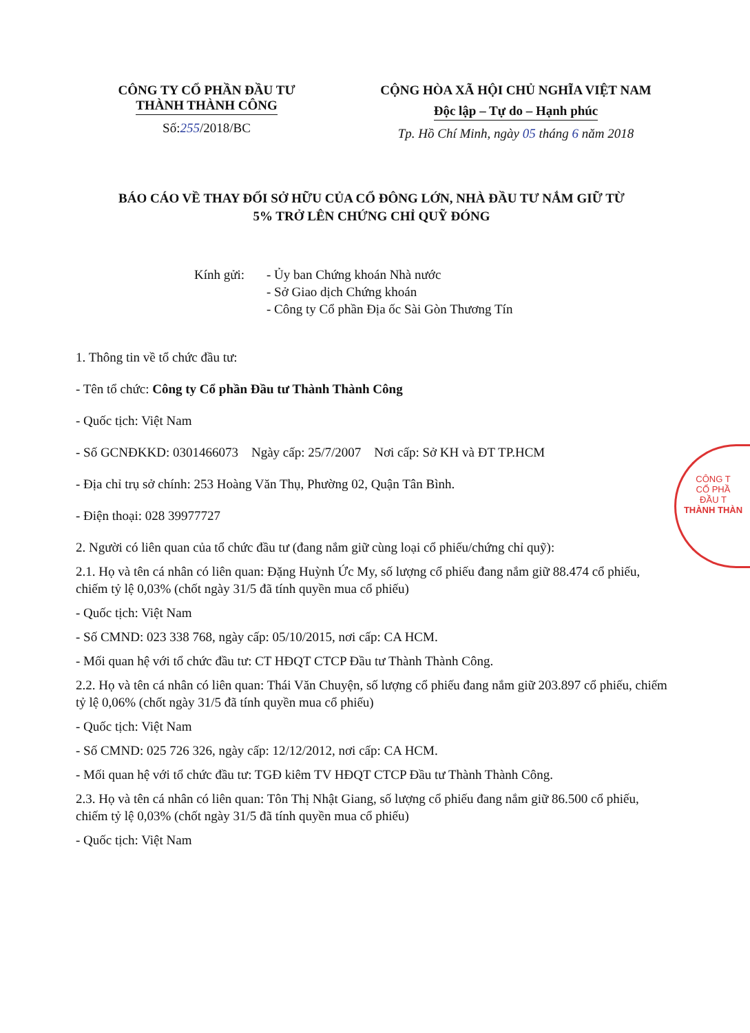CÔNG TY CỔ PHẦN ĐẦU TƯ
THÀNH THÀNH CÔNG
Số:255/2018/BC
CỘNG HÒA XÃ HỘI CHỦ NGHĨA VIỆT NAM
Độc lập – Tự do – Hạnh phúc
Tp. Hồ Chí Minh, ngày 05 tháng 6 năm 2018
BÁO CÁO VỀ THAY ĐỔI SỞ HỮU CỦA CỔ ĐÔNG LỚN, NHÀ ĐẦU TƯ NẮM GIỮ TỪ
5% TRỞ LÊN CHỨNG CHỈ QUỸ ĐÓNG
Kính gửi: - Ủy ban Chứng khoán Nhà nước
- Sở Giao dịch Chứng khoán
- Công ty Cổ phần Địa ốc Sài Gòn Thương Tín
1. Thông tin về tổ chức đầu tư:
- Tên tổ chức: Công ty Cổ phần Đầu tư Thành Thành Công
- Quốc tịch: Việt Nam
- Số GCNĐKKD: 0301466073 Ngày cấp: 25/7/2007 Nơi cấp: Sở KH và ĐT TP.HCM
- Địa chỉ trụ sở chính: 253 Hoàng Văn Thụ, Phường 02, Quận Tân Bình.
- Điện thoại: 028 39977727
2. Người có liên quan của tổ chức đầu tư (đang nắm giữ cùng loại cổ phiếu/chứng chỉ quỹ):
2.1. Họ và tên cá nhân có liên quan: Đặng Huỳnh Ức My, số lượng cổ phiếu đang nắm giữ 88.474 cổ phiếu, chiếm tỷ lệ 0,03% (chốt ngày 31/5 đã tính quyền mua cổ phiếu)
- Quốc tịch: Việt Nam
- Số CMND: 023 338 768, ngày cấp: 05/10/2015, nơi cấp: CA HCM.
- Mối quan hệ với tổ chức đầu tư: CT HĐQT CTCP Đầu tư Thành Thành Công.
2.2. Họ và tên cá nhân có liên quan: Thái Văn Chuyện, số lượng cổ phiếu đang nắm giữ 203.897 cổ phiếu, chiếm tỷ lệ 0,06% (chốt ngày 31/5 đã tính quyền mua cổ phiếu)
- Quốc tịch: Việt Nam
- Số CMND: 025 726 326, ngày cấp: 12/12/2012, nơi cấp: CA HCM.
- Mối quan hệ với tổ chức đầu tư: TGĐ kiêm TV HĐQT CTCP Đầu tư Thành Thành Công.
2.3. Họ và tên cá nhân có liên quan: Tôn Thị Nhật Giang, số lượng cổ phiếu đang nắm giữ 86.500 cổ phiếu, chiếm tỷ lệ 0,03% (chốt ngày 31/5 đã tính quyền mua cổ phiếu)
- Quốc tịch: Việt Nam
CÔNG T
CỔ PHẦ
ĐẦU T
THÀNH THÀN